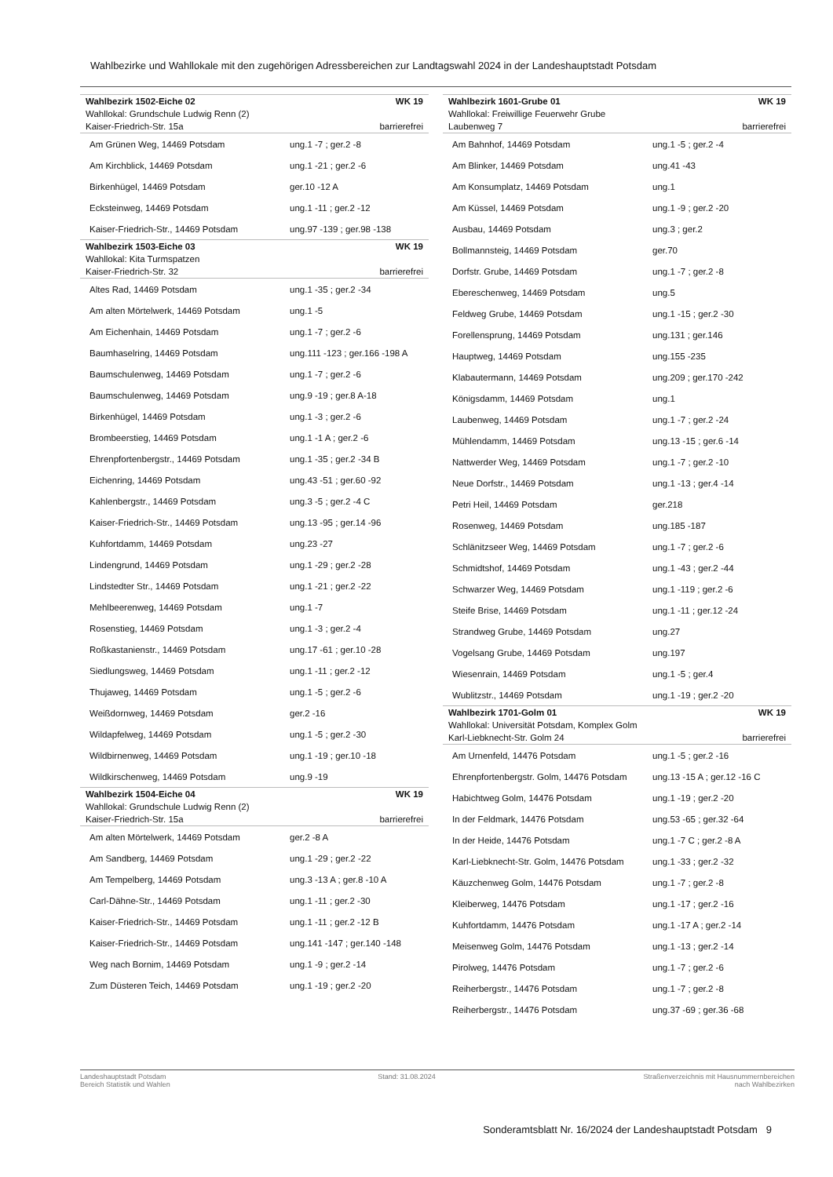Wahlbezirke und Wahllokale mit den zugehörigen Adressbereichen zur Landtagswahl 2024 in der Landeshauptstadt Potsdam
| Wahlbezirk 1502-Eiche 02 | WK 19 |
| Wahllokal: Grundschule Ludwig Renn (2) | |
| Kaiser-Friedrich-Str. 15a | barrierefrei |
| Am Grünen Weg, 14469 Potsdam | ung.1 -7 ; ger.2 -8 |
| Am Kirchblick, 14469 Potsdam | ung.1 -21 ; ger.2 -6 |
| Birkenhügel, 14469 Potsdam | ger.10 -12 A |
| Ecksteinweg, 14469 Potsdam | ung.1 -11 ; ger.2 -12 |
| Kaiser-Friedrich-Str., 14469 Potsdam | ung.97 -139 ; ger.98 -138 |
| Wahlbezirk 1503-Eiche 03 | WK 19 |
| Wahllokal: Kita Turmspatzen | |
| Kaiser-Friedrich-Str. 32 | barrierefrei |
| Altes Rad, 14469 Potsdam | ung.1 -35 ; ger.2 -34 |
| Am alten Mörtelwerk, 14469 Potsdam | ung.1 -5 |
| Am Eichenhain, 14469 Potsdam | ung.1 -7 ; ger.2 -6 |
| Baumhaselring, 14469 Potsdam | ung.111 -123 ; ger.166 -198 A |
| Baumschulenweg, 14469 Potsdam | ung.1 -7 ; ger.2 -6 |
| Baumschulenweg, 14469 Potsdam | ung.9 -19 ; ger.8 A-18 |
| Birkenhügel, 14469 Potsdam | ung.1 -3 ; ger.2 -6 |
| Brombeerstieg, 14469 Potsdam | ung.1 -1 A ; ger.2 -6 |
| Ehrenpfortenbergstr., 14469 Potsdam | ung.1 -35 ; ger.2 -34 B |
| Eichenring, 14469 Potsdam | ung.43 -51 ; ger.60 -92 |
| Kahlenbergstr., 14469 Potsdam | ung.3 -5 ; ger.2 -4 C |
| Kaiser-Friedrich-Str., 14469 Potsdam | ung.13 -95 ; ger.14 -96 |
| Kuhfortdamm, 14469 Potsdam | ung.23 -27 |
| Lindengrund, 14469 Potsdam | ung.1 -29 ; ger.2 -28 |
| Lindstedter Str., 14469 Potsdam | ung.1 -21 ; ger.2 -22 |
| Mehlbeerenweg, 14469 Potsdam | ung.1 -7 |
| Rosenstieg, 14469 Potsdam | ung.1 -3 ; ger.2 -4 |
| Roßkastanienstr., 14469 Potsdam | ung.17 -61 ; ger.10 -28 |
| Siedlungsweg, 14469 Potsdam | ung.1 -11 ; ger.2 -12 |
| Thujaweg, 14469 Potsdam | ung.1 -5 ; ger.2 -6 |
| Weißdornweg, 14469 Potsdam | ger.2 -16 |
| Wildapfelweg, 14469 Potsdam | ung.1 -5 ; ger.2 -30 |
| Wildbirnenweg, 14469 Potsdam | ung.1 -19 ; ger.10 -18 |
| Wildkirschenweg, 14469 Potsdam | ung.9 -19 |
| Wahlbezirk 1504-Eiche 04 | WK 19 |
| Wahllokal: Grundschule Ludwig Renn (2) | |
| Kaiser-Friedrich-Str. 15a | barrierefrei |
| Am alten Mörtelwerk, 14469 Potsdam | ger.2 -8 A |
| Am Sandberg, 14469 Potsdam | ung.1 -29 ; ger.2 -22 |
| Am Tempelberg, 14469 Potsdam | ung.3 -13 A ; ger.8 -10 A |
| Carl-Dähne-Str., 14469 Potsdam | ung.1 -11 ; ger.2 -30 |
| Kaiser-Friedrich-Str., 14469 Potsdam | ung.1 -11 ; ger.2 -12 B |
| Kaiser-Friedrich-Str., 14469 Potsdam | ung.141 -147 ; ger.140 -148 |
| Weg nach Bornim, 14469 Potsdam | ung.1 -9 ; ger.2 -14 |
| Zum Düsteren Teich, 14469 Potsdam | ung.1 -19 ; ger.2 -20 |
| Wahlbezirk 1601-Grube 01 | WK 19 |
| Wahllokal: Freiwillige Feuerwehr Grube | |
| Laubenweg 7 | barrierefrei |
| Am Bahnhof, 14469 Potsdam | ung.1 -5 ; ger.2 -4 |
| Am Blinker, 14469 Potsdam | ung.41 -43 |
| Am Konsumplatz, 14469 Potsdam | ung.1 |
| Am Küssel, 14469 Potsdam | ung.1 -9 ; ger.2 -20 |
| Ausbau, 14469 Potsdam | ung.3 ; ger.2 |
| Bollmannsteig, 14469 Potsdam | ger.70 |
| Dorfstr. Grube, 14469 Potsdam | ung.1 -7 ; ger.2 -8 |
| Ebereschenweg, 14469 Potsdam | ung.5 |
| Feldweg Grube, 14469 Potsdam | ung.1 -15 ; ger.2 -30 |
| Forellensprung, 14469 Potsdam | ung.131 ; ger.146 |
| Hauptweg, 14469 Potsdam | ung.155 -235 |
| Klabautermann, 14469 Potsdam | ung.209 ; ger.170 -242 |
| Königsdamm, 14469 Potsdam | ung.1 |
| Laubenweg, 14469 Potsdam | ung.1 -7 ; ger.2 -24 |
| Mühlendamm, 14469 Potsdam | ung.13 -15 ; ger.6 -14 |
| Nattwerder Weg, 14469 Potsdam | ung.1 -7 ; ger.2 -10 |
| Neue Dorfstr., 14469 Potsdam | ung.1 -13 ; ger.4 -14 |
| Petri Heil, 14469 Potsdam | ger.218 |
| Rosenweg, 14469 Potsdam | ung.185 -187 |
| Schlänitzseer Weg, 14469 Potsdam | ung.1 -7 ; ger.2 -6 |
| Schmidtshof, 14469 Potsdam | ung.1 -43 ; ger.2 -44 |
| Schwarzer Weg, 14469 Potsdam | ung.1 -119 ; ger.2 -6 |
| Steife Brise, 14469 Potsdam | ung.1 -11 ; ger.12 -24 |
| Strandweg Grube, 14469 Potsdam | ung.27 |
| Vogelsang Grube, 14469 Potsdam | ung.197 |
| Wiesenrain, 14469 Potsdam | ung.1 -5 ; ger.4 |
| Wublitzstr., 14469 Potsdam | ung.1 -19 ; ger.2 -20 |
| Wahlbezirk 1701-Golm 01 | WK 19 |
| Wahllokal: Universität Potsdam, Komplex Golm | |
| Karl-Liebknecht-Str. Golm 24 | barrierefrei |
| Am Urnenfeld, 14476 Potsdam | ung.1 -5 ; ger.2 -16 |
| Ehrenpfortenbergstr. Golm, 14476 Potsdam | ung.13 -15 A ; ger.12 -16 C |
| Habichtweg Golm, 14476 Potsdam | ung.1 -19 ; ger.2 -20 |
| In der Feldmark, 14476 Potsdam | ung.53 -65 ; ger.32 -64 |
| In der Heide, 14476 Potsdam | ung.1 -7 C ; ger.2 -8 A |
| Karl-Liebknecht-Str. Golm, 14476 Potsdam | ung.1 -33 ; ger.2 -32 |
| Käuzchenweg Golm, 14476 Potsdam | ung.1 -7 ; ger.2 -8 |
| Kleiberweg, 14476 Potsdam | ung.1 -17 ; ger.2 -16 |
| Kuhfortdamm, 14476 Potsdam | ung.1 -17 A ; ger.2 -14 |
| Meisenweg Golm, 14476 Potsdam | ung.1 -13 ; ger.2 -14 |
| Pirolweg, 14476 Potsdam | ung.1 -7 ; ger.2 -6 |
| Reiherbergstr., 14476 Potsdam | ung.1 -7 ; ger.2 -8 |
| Reiherbergstr., 14476 Potsdam | ung.37 -69 ; ger.36 -68 |
Landeshauptstadt Potsdam
Bereich Statistik und Wahlen
Stand: 31.08.2024 Straßenverzeichnis mit Hausnummernbereichen
nach Wahlbezirken
Sonderamtsblatt Nr. 16/2024 der Landeshauptstadt Potsdam 9